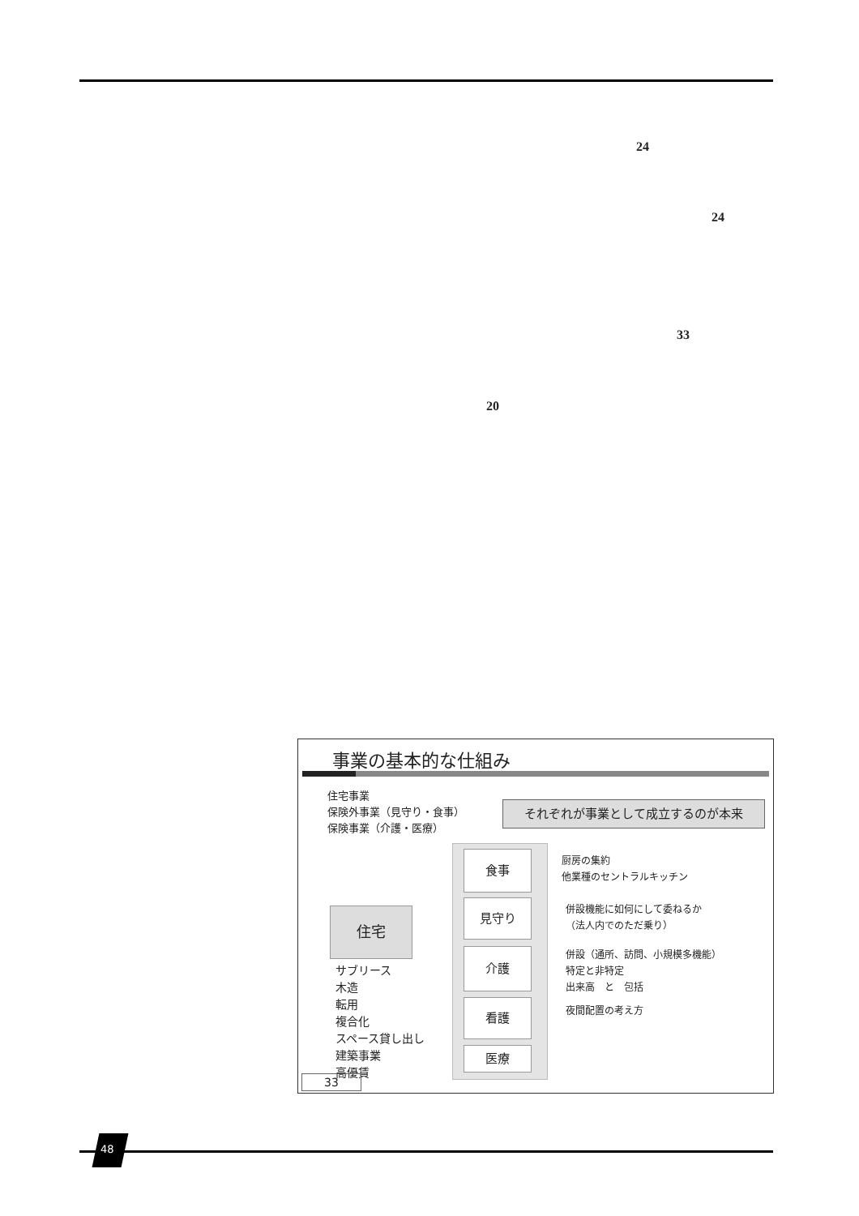24
24
33
20
事業の基本的な仕組み
住宅事業
保険外事業（見守り・食事）
保険事業（介護・医療）
それぞれが事業として成立するのが本来
食事
見守り
介護
看護
医療
住宅
サブリース
木造
転用
複合化
スペース貸し出し
建築事業
高優賃
厨房の集約
他業種のセントラルキッチン
併設機能に如何にして委ねるか
（法人内でのただ乗り）
併設（通所、訪問、小規模多機能）
特定と非特定
出来高　と　包括
夜間配置の考え方
33
48